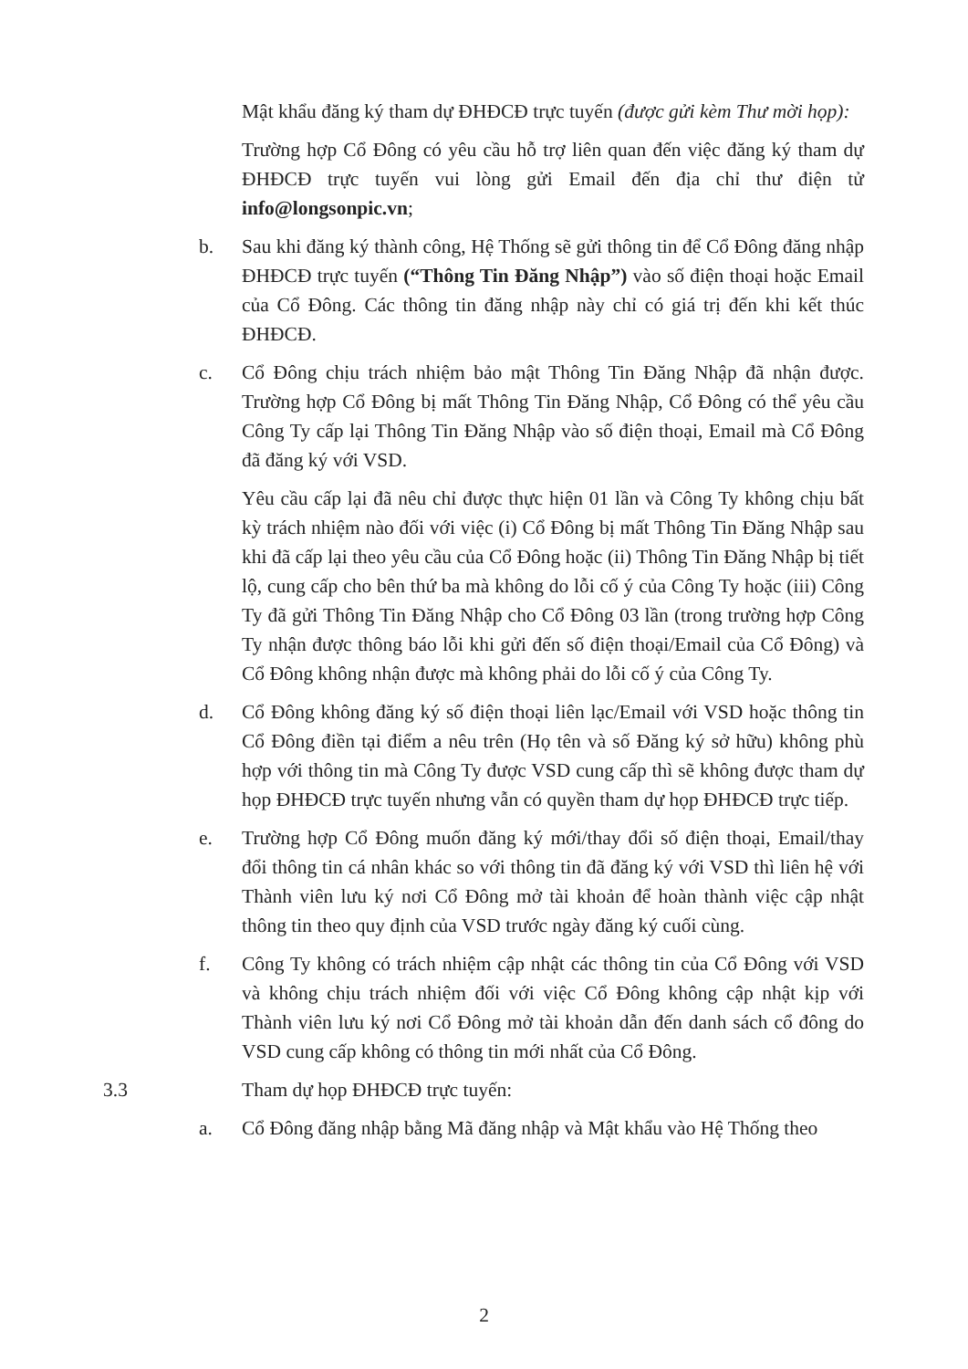Mật khẩu đăng ký tham dự ĐHĐCĐ trực tuyến (được gửi kèm Thư mời họp):
Trường hợp Cổ Đông có yêu cầu hỗ trợ liên quan đến việc đăng ký tham dự ĐHĐCĐ trực tuyến vui lòng gửi Email đến địa chỉ thư điện tử info@longsonpic.vn;
b. Sau khi đăng ký thành công, Hệ Thống sẽ gửi thông tin để Cổ Đông đăng nhập ĐHĐCĐ trực tuyến (“Thông Tin Đăng Nhập”) vào số điện thoại hoặc Email của Cổ Đông. Các thông tin đăng nhập này chỉ có giá trị đến khi kết thúc ĐHĐCĐ.
c. Cổ Đông chịu trách nhiệm bảo mật Thông Tin Đăng Nhập đã nhận được. Trường hợp Cổ Đông bị mất Thông Tin Đăng Nhập, Cổ Đông có thể yêu cầu Công Ty cấp lại Thông Tin Đăng Nhập vào số điện thoại, Email mà Cổ Đông đã đăng ký với VSD.
Yêu cầu cấp lại đã nêu chỉ được thực hiện 01 lần và Công Ty không chịu bất kỳ trách nhiệm nào đối với việc (i) Cổ Đông bị mất Thông Tin Đăng Nhập sau khi đã cấp lại theo yêu cầu của Cổ Đông hoặc (ii) Thông Tin Đăng Nhập bị tiết lộ, cung cấp cho bên thứ ba mà không do lỗi cố ý của Công Ty hoặc (iii) Công Ty đã gửi Thông Tin Đăng Nhập cho Cổ Đông 03 lần (trong trường hợp Công Ty nhận được thông báo lỗi khi gửi đến số điện thoại/Email của Cổ Đông) và Cổ Đông không nhận được mà không phải do lỗi cố ý của Công Ty.
d. Cổ Đông không đăng ký số điện thoại liên lạc/Email với VSD hoặc thông tin Cổ Đông điền tại điểm a nêu trên (Họ tên và số Đăng ký sở hữu) không phù hợp với thông tin mà Công Ty được VSD cung cấp thì sẽ không được tham dự họp ĐHĐCĐ trực tuyến nhưng vẫn có quyền tham dự họp ĐHĐCĐ trực tiếp.
e. Trường hợp Cổ Đông muốn đăng ký mới/thay đổi số điện thoại, Email/thay đổi thông tin cá nhân khác so với thông tin đã đăng ký với VSD thì liên hệ với Thành viên lưu ký nơi Cổ Đông mở tài khoản để hoàn thành việc cập nhật thông tin theo quy định của VSD trước ngày đăng ký cuối cùng.
f. Công Ty không có trách nhiệm cập nhật các thông tin của Cổ Đông với VSD và không chịu trách nhiệm đối với việc Cổ Đông không cập nhật kịp với Thành viên lưu ký nơi Cổ Đông mở tài khoản dẫn đến danh sách cổ đông do VSD cung cấp không có thông tin mới nhất của Cổ Đông.
3.3 Tham dự họp ĐHĐCĐ trực tuyến:
a. Cổ Đông đăng nhập bằng Mã đăng nhập và Mật khẩu vào Hệ Thống theo
2